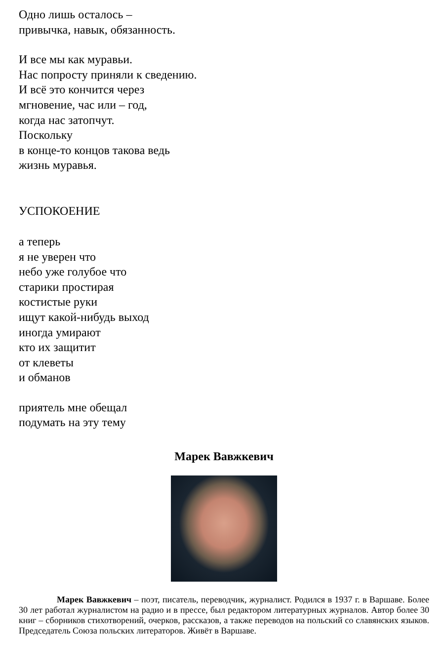Одно лишь осталось –
привычка, навык, обязанность.
И все мы как муравьи.
Нас попросту приняли к сведению.
И всё это кончится через
мгновение, час или – год,
когда нас затопчут.
Поскольку
в конце-то концов такова ведь
жизнь муравья.
УСПОКОЕНИЕ
а теперь
я не уверен что
небо уже голубое что
старики простирая
костистые руки
ищут какой-нибудь выход
иногда умирают
кто их защитит
от клеветы
и обманов
приятель мне обещал
подумать на эту тему
Марек Вавжкевич
Марек Вавжкевич – поэт, писатель, переводчик, журналист. Родился в 1937 г. в Варшаве. Более 30 лет работал журналистом на радио и в прессе, был редактором литературных журналов. Автор более 30 книг – сборников стихотворений, очерков, рассказов, а также переводов на польский со славянских языков. Председатель Союза польских литераторов. Живёт в Варшаве.